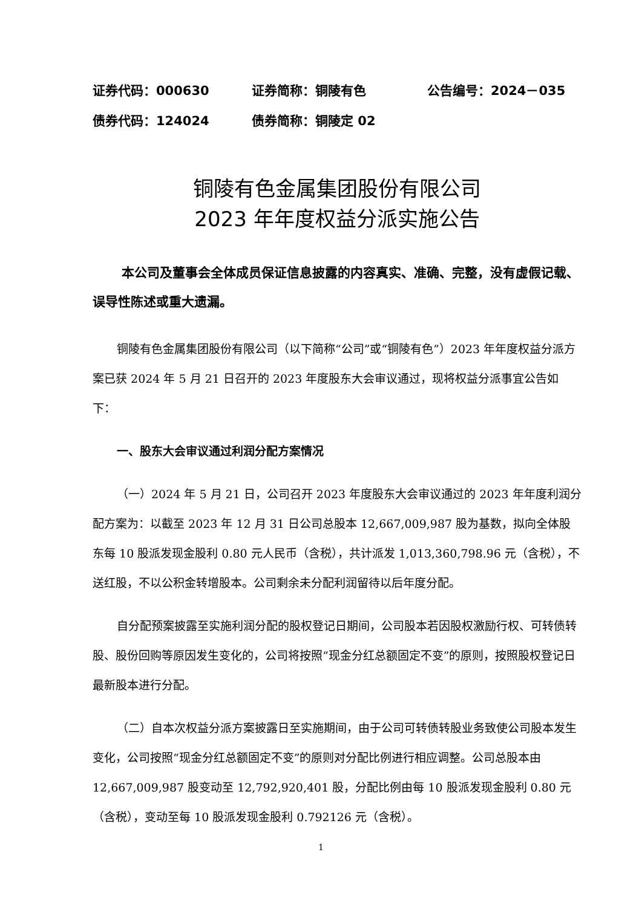证券代码：000630 证券简称：铜陵有色 公告编号：2024－035
债券代码：124024 债券简称：铜陵定 02
铜陵有色金属集团股份有限公司
2023 年年度权益分派实施公告
本公司及董事会全体成员保证信息披露的内容真实、准确、完整，没有虚假记载、误导性陈述或重大遗漏。
铜陵有色金属集团股份有限公司（以下简称“公司”或“铜陵有色”）2023 年年度权益分派方案已获 2024 年 5 月 21 日召开的 2023 年度股东大会审议通过，现将权益分派事宜公告如下：
一、股东大会审议通过利润分配方案情况
（一）2024 年 5 月 21 日，公司召开 2023 年度股东大会审议通过的 2023 年年度利润分配方案为：以截至 2023 年 12 月 31 日公司总股本 12,667,009,987 股为基数，拟向全体股东每 10 股派发现金股利 0.80 元人民币（含税），共计派发 1,013,360,798.96 元（含税），不送红股，不以公积金转增股本。公司剩余未分配利润留待以后年度分配。
自分配预案披露至实施利润分配的股权登记日期间，公司股本若因股权激励行权、可转债转股、股份回购等原因发生变化的，公司将按照“现金分红总额固定不变”的原则，按照股权登记日最新股本进行分配。
（二）自本次权益分派方案披露日至实施期间，由于公司可转债转股业务致使公司股本发生变化，公司按照“现金分红总额固定不变”的原则对分配比例进行相应调整。公司总股本由 12,667,009,987 股变动至 12,792,920,401 股，分配比例由每 10 股派发现金股利 0.80 元（含税），变动至每 10 股派发现金股利 0.792126 元（含税）。
1